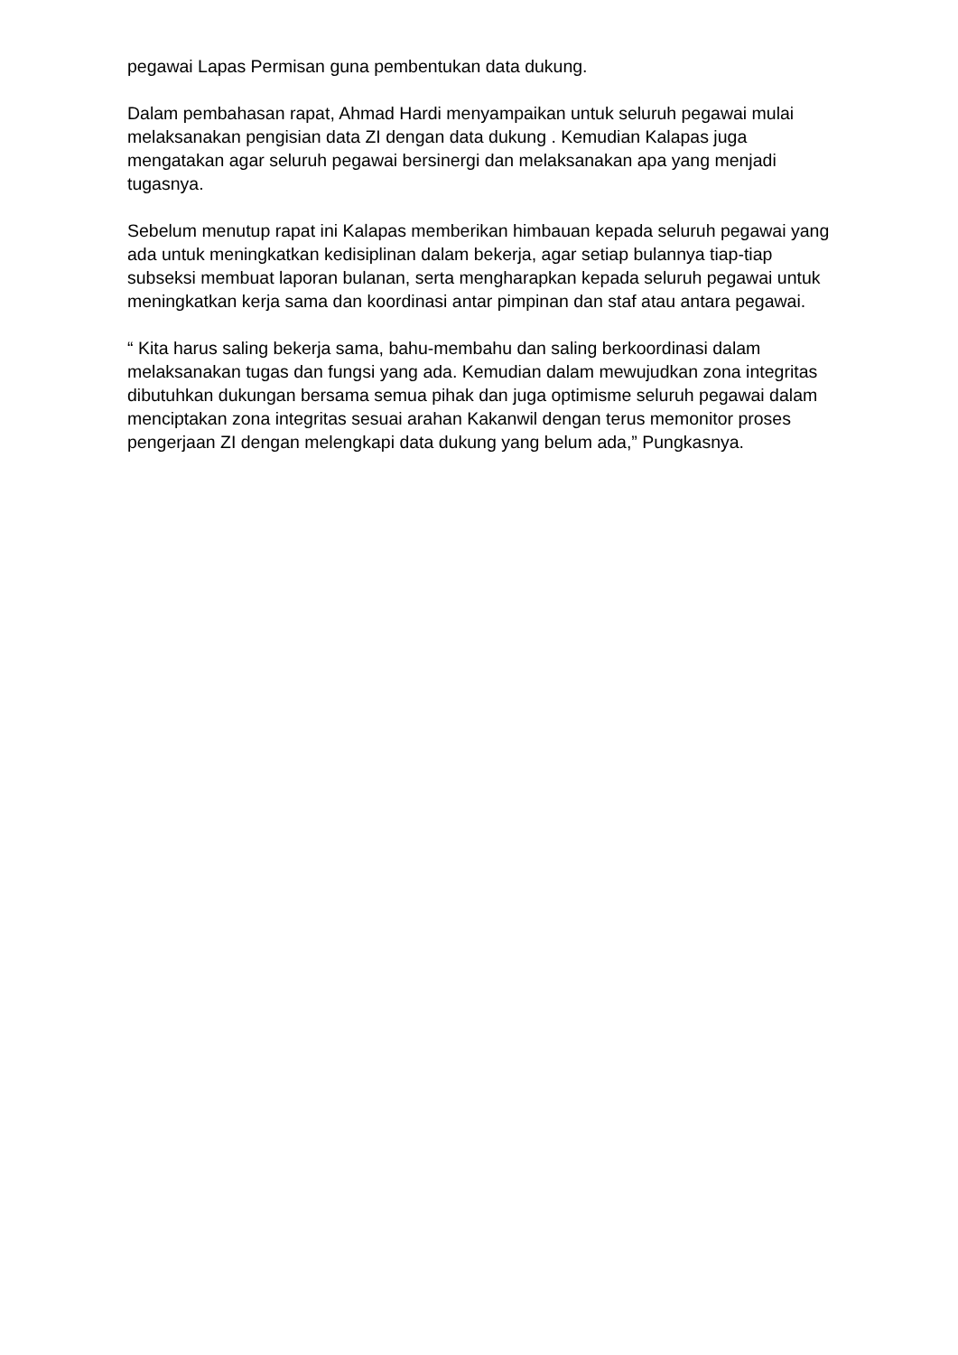pegawai Lapas Permisan guna pembentukan data dukung.
Dalam pembahasan rapat, Ahmad Hardi menyampaikan untuk seluruh pegawai mulai melaksanakan pengisian data ZI dengan data dukung . Kemudian Kalapas juga mengatakan agar seluruh pegawai bersinergi dan melaksanakan apa yang menjadi tugasnya.
Sebelum menutup rapat ini Kalapas memberikan himbauan kepada seluruh pegawai yang ada untuk meningkatkan kedisiplinan dalam bekerja, agar setiap bulannya tiap-tiap subseksi membuat laporan bulanan, serta mengharapkan kepada seluruh pegawai untuk meningkatkan kerja sama dan koordinasi antar pimpinan dan staf atau antara pegawai.
“ Kita harus saling bekerja sama, bahu-membahu dan saling berkoordinasi dalam melaksanakan tugas dan fungsi yang ada. Kemudian dalam mewujudkan zona integritas dibutuhkan dukungan bersama semua pihak dan juga optimisme seluruh pegawai dalam menciptakan zona integritas sesuai arahan Kakanwil dengan terus memonitor proses pengerjaan ZI dengan melengkapi data dukung yang belum ada,” Pungkasnya.